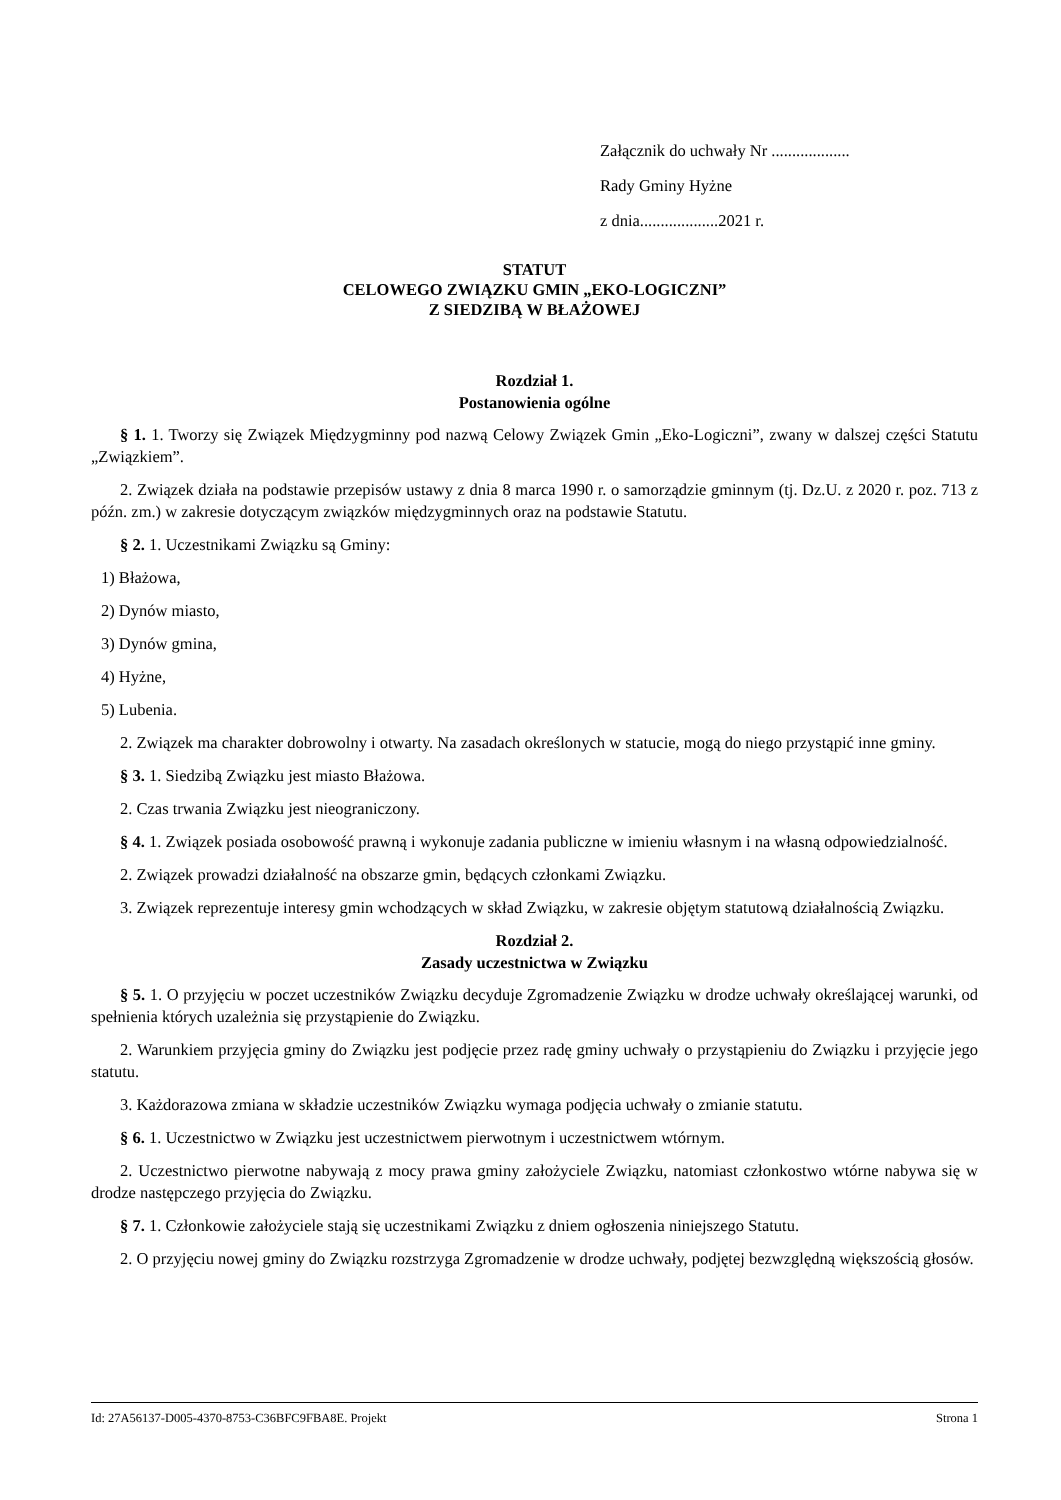Załącznik do uchwały Nr ...................
Rady Gminy Hyżne
z dnia...................2021 r.
STATUT
CELOWEGO ZWIĄZKU GMIN „EKO-LOGICZNI”
Z SIEDZIBĄ W BŁAŻOWEJ
Rozdział 1.
Postanowienia ogólne
§ 1. 1. Tworzy się Związek Międzygminny pod nazwą Celowy Związek Gmin „Eko-Logiczni”, zwany w dalszej części Statutu „Związkiem”.
2. Związek działa na podstawie przepisów ustawy z dnia 8 marca 1990 r. o samorządzie gminnym (tj. Dz.U. z 2020 r. poz. 713 z późn. zm.) w zakresie dotyczącym związków międzygminnych oraz na podstawie Statutu.
§ 2. 1. Uczestnikami Związku są Gminy:
1) Błażowa,
2) Dynów miasto,
3) Dynów gmina,
4) Hyżne,
5) Lubenia.
2. Związek ma charakter dobrowolny i otwarty. Na zasadach określonych w statucie, mogą do niego przystąpić inne gminy.
§ 3. 1. Siedzibą Związku jest miasto Błażowa.
2. Czas trwania Związku jest nieograniczony.
§ 4. 1. Związek posiada osobowość prawną i wykonuje zadania publiczne w imieniu własnym i na własną odpowiedzialność.
2. Związek prowadzi działalność na obszarze gmin, będących członkami Związku.
3. Związek reprezentuje interesy gmin wchodzących w skład Związku, w zakresie objętym statutową działalnością Związku.
Rozdział 2.
Zasady uczestnictwa w Związku
§ 5. 1. O przyjęciu w poczet uczestników Związku decyduje Zgromadzenie Związku w drodze uchwały określającej warunki, od spełnienia których uzależnia się przystąpienie do Związku.
2. Warunkiem przyjęcia gminy do Związku jest podjęcie przez radę gminy uchwały o przystąpieniu do Związku i przyjęcie jego statutu.
3. Każdorazowa zmiana w składzie uczestników Związku wymaga podjęcia uchwały o zmianie statutu.
§ 6. 1. Uczestnictwo w Związku jest uczestnictwem pierwotnym i uczestnictwem wtórnym.
2. Uczestnictwo pierwotne nabywają z mocy prawa gminy założyciele Związku, natomiast członkostwo wtórne nabywa się w drodze następczego przyjęcia do Związku.
§ 7. 1. Członkowie założyciele stają się uczestnikami Związku z dniem ogłoszenia niniejszego Statutu.
2. O przyjęciu nowej gminy do Związku rozstrzyga Zgromadzenie w drodze uchwały, podjętej bezwzględną większością głosów.
Id: 27A56137-D005-4370-8753-C36BFC9FBA8E. Projekt Strona 1